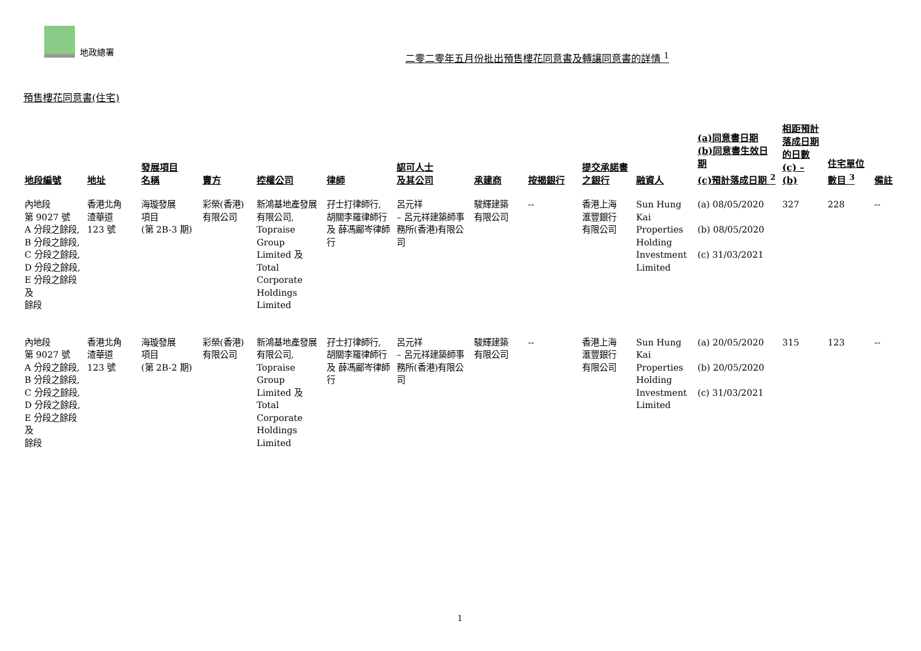地政總署
二零二零年五月份批出預售樓花同意書及轉讓同意書的詳情 <sup>1</sup>
預售樓花同意書(住宅)
| 地段編號 | 地址 | 發展項目 名稱 | 賣方 | 控權公司 | 律師 | 認可人士 及其公司 | 承建商 | 按揭銀行 | 提交承諾書 之銀行 | 融資人 | (a)同意書日期 (b)同意書生效日期 (c)預計落成日期 <sup>2</sup> | 相距預計 落成日期 的日數 (c) – (b) | 住宅單位 數目 <sup>3</sup> | 備註 |
| --- | --- | --- | --- | --- | --- | --- | --- | --- | --- | --- | --- | --- | --- | --- |
| 內地段 第 9027 號 A 分段之餘段, B 分段之餘段, C 分段之餘段, D 分段之餘段, E 分段之餘段 及 餘段 | 香港北角 渣華道 123 號 | 海璇發展 項目 (第 2B-3 期) | 彩榮(香港) 有限公司 | 新鴻基地產發展有限公司, Topraise Group Limited 及 Total Corporate Holdings Limited | 孖士打律師行, 胡關李羅律師行 及 薛馮鄺岑律師行 | 呂元祥 – 呂元祥建築師事務所(香港)有限公司 | 駿輝建築 有限公司 | -- | 香港上海 滙豐銀行 有限公司 | Sun Hung Kai Properties Holding Investment Limited | (a) 08/05/2020 (b) 08/05/2020 (c) 31/03/2021 | 327 | 228 | -- |
| 內地段 第 9027 號 A 分段之餘段, B 分段之餘段, C 分段之餘段, D 分段之餘段, E 分段之餘段 及 餘段 | 香港北角 渣華道 123 號 | 海璇發展 項目 (第 2B-2 期) | 彩榮(香港) 有限公司 | 新鴻基地產發展有限公司, Topraise Group Limited 及 Total Corporate Holdings Limited | 孖士打律師行, 胡關李羅律師行 及 薛馮鄺岑律師行 | 呂元祥 – 呂元祥建築師事務所(香港)有限公司 | 駿輝建築 有限公司 | -- | 香港上海 滙豐銀行 有限公司 | Sun Hung Kai Properties Holding Investment Limited | (a) 20/05/2020 (b) 20/05/2020 (c) 31/03/2021 | 315 | 123 | -- |
1